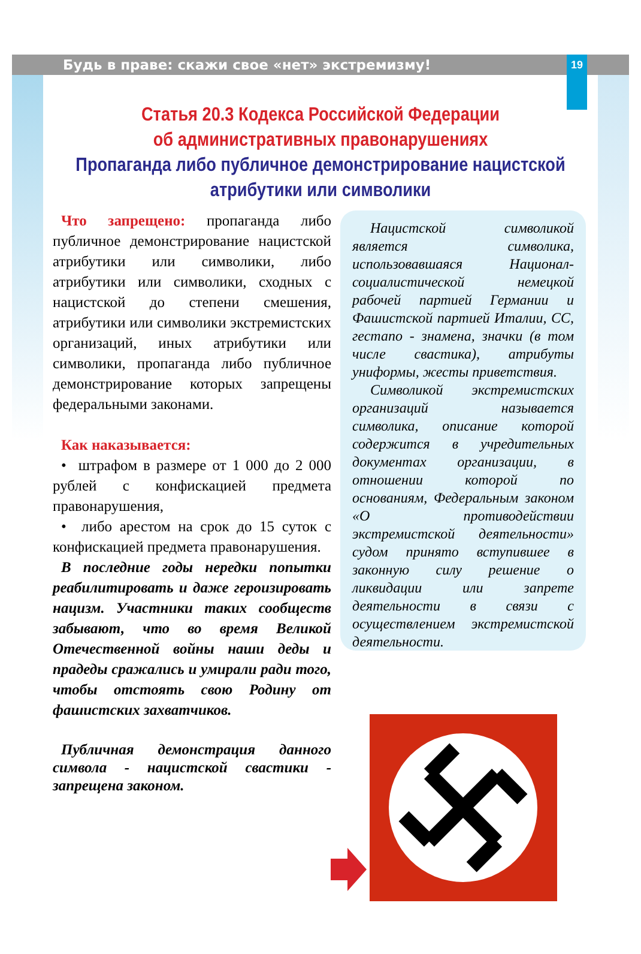Будь в праве: скажи свое «нет» экстремизму! 19
Статья 20.3 Кодекса Российской Федерации
об административных правонарушениях
Пропаганда либо публичное демонстрирование нацистской
атрибутики или символики
Что запрещено: пропаганда либо публичное демонстрирование нацистской атрибутики или символики, либо атрибутики или символики, сходных с нацистской до степени смешения, атрибутики или символики экстремистских организаций, иных атрибутики или символики, пропаганда либо публичное демонстрирование которых запрещены федеральными законами.
Как наказывается:
• штрафом в размере от 1 000 до 2 000 рублей с конфискацией предмета правонарушения,
• либо арестом на срок до 15 суток с конфискацией предмета правонарушения.
В последние годы нередки попытки реабилитировать и даже героизировать нацизм. Участники таких сообществ забывают, что во время Великой Отечественной войны наши деды и прадеды сражались и умирали ради того, чтобы отстоять свою Родину от фашистских захватчиков.
Публичная демонстрация данного символа - нацистской свастики - запрещена законом.
Нацистской символикой является символика, использовавшаяся Национал-социалистической немецкой рабочей партией Германии и Фашистской партией Италии, СС, гестапо - знамена, значки (в том числе свастика), атрибуты униформы, жесты приветствия.
Символикой экстремистских организаций называется символика, описание которой содержится в учредительных документах организации, в отношении которой по основаниям, Федеральным законом «О противодействии экстремистской деятельности» судом принято вступившее в законную силу решение о ликвидации или запрете деятельности в связи с осуществлением экстремистской деятельности.